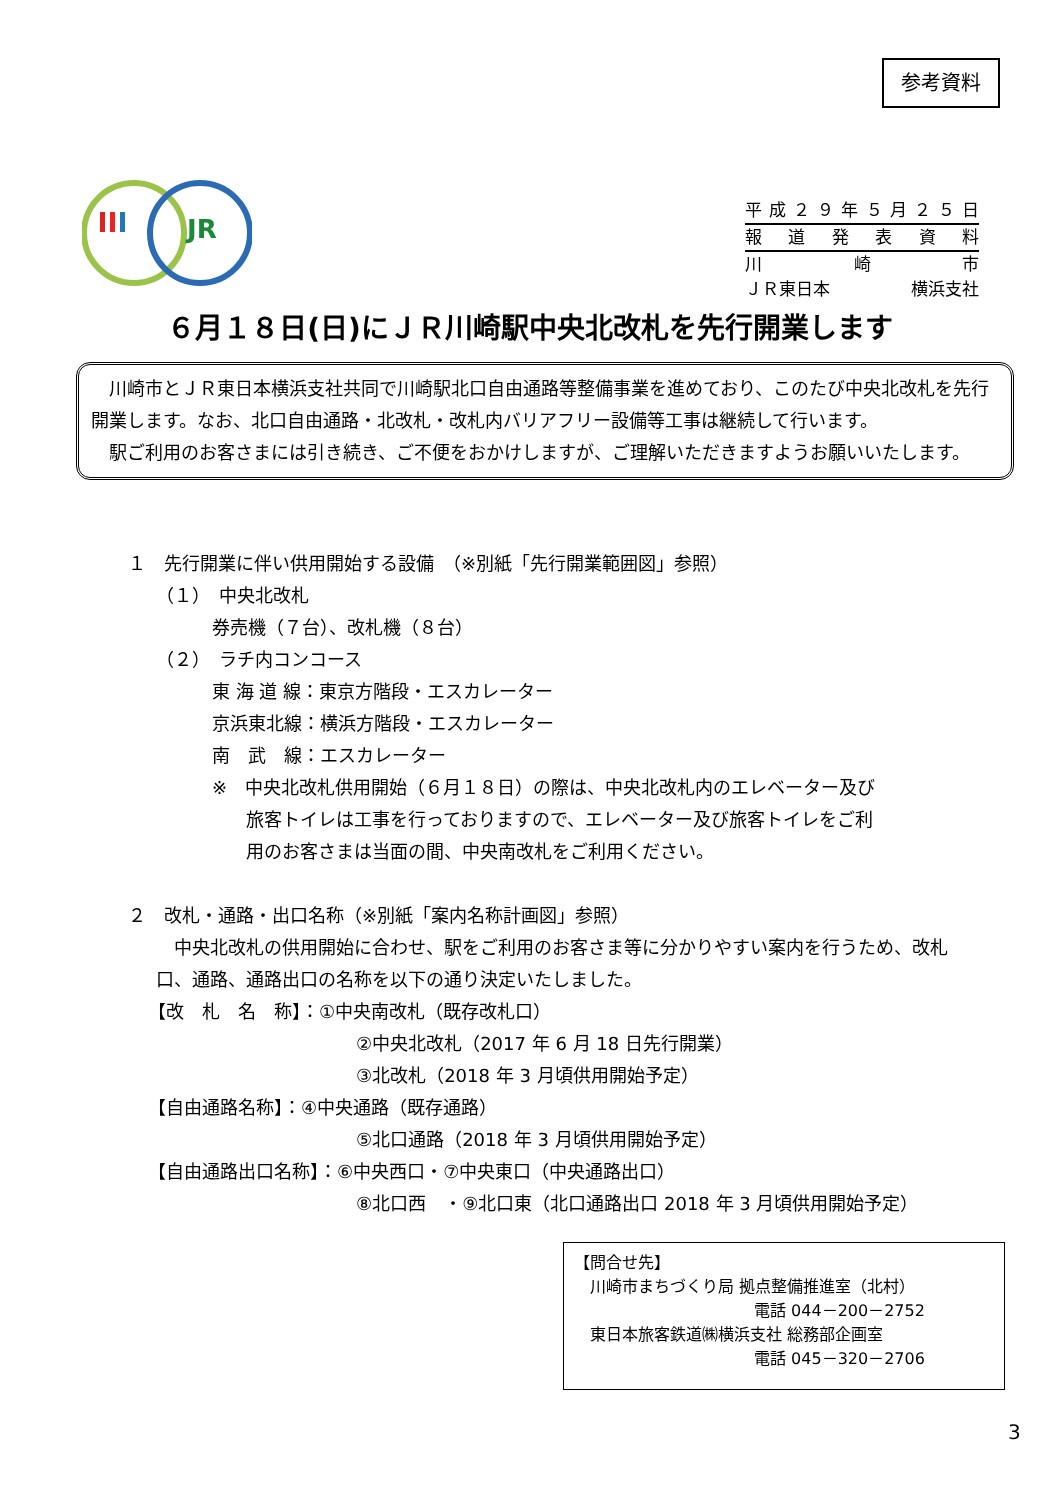参考資料
JR
平成 ２９ 年 ５ 月 ２５ 日
報道発表資料
川 崎 市
ＪＲ東日本 横浜支社
６月１８日(日)にＪＲ川崎駅中央北改札を先行開業します
　川崎市とＪＲ東日本横浜支社共同で川崎駅北口自由通路等整備事業を進めており、このたび中央北改札を先行開業します。なお、北口自由通路・北改札・改札内バリアフリー設備等工事は継続して行います。
　駅ご利用のお客さまには引き続き、ご不便をおかけしますが、ご理解いただきますようお願いいたします。
１　先行開業に伴い供用開始する設備　（※別紙「先行開業範囲図」参照）
（１）　中央北改札
券売機（７台）、改札機（８台）
（２）　ラチ内コンコース
東 海 道 線：東京方階段・エスカレーター
京浜東北線：横浜方階段・エスカレーター
南　武　線：エスカレーター
※　中央北改札供用開始（６月１８日）の際は、中央北改札内のエレベーター及び
旅客トイレは工事を行っておりますので、エレベーター及び旅客トイレをご利
用のお客さまは当面の間、中央南改札をご利用ください。
２　改札・通路・出口名称（※別紙「案内名称計画図」参照）
　中央北改札の供用開始に合わせ、駅をご利用のお客さま等に分かりやすい案内を行うため、改札口、通路、通路出口の名称を以下の通り決定いたしました。
【改　札　名　称】：①中央南改札（既存改札口）
②中央北改札（2017 年 6 月 18 日先行開業）
③北改札（2018 年 3 月頃供用開始予定）
【自由通路名称】：④中央通路（既存通路）
⑤北口通路（2018 年 3 月頃供用開始予定）
【自由通路出口名称】：⑥中央西口・⑦中央東口（中央通路出口）
⑧北口西　・⑨北口東（北口通路出口 2018 年 3 月頃供用開始予定）
【問合せ先】
　川崎市まちづくり局 拠点整備推進室（北村）
電話 044－200－2752
　東日本旅客鉄道㈱横浜支社 総務部企画室
電話 045－320－2706
3